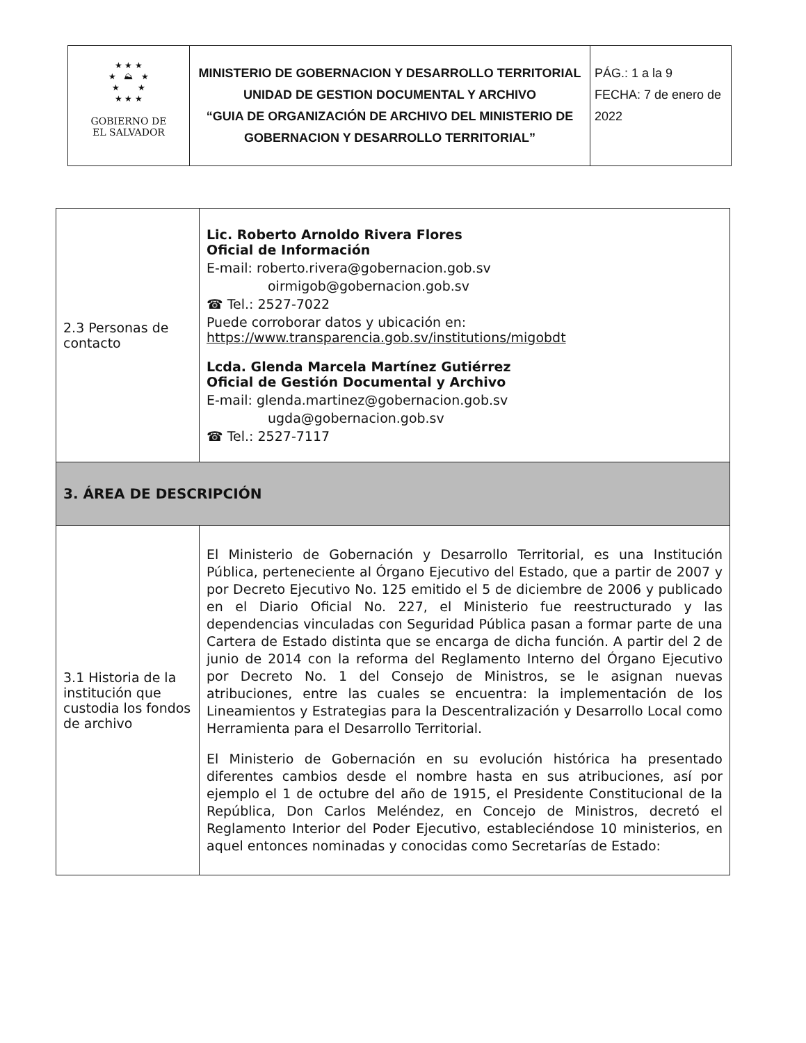| ★ ★ ★ ★ ⛰ ★ ★ ★ ★ ★ ★ GOBIERNO DE EL SALVADOR | MINISTERIO DE GOBERNACION Y DESARROLLO TERRITORIAL UNIDAD DE GESTION DOCUMENTAL Y ARCHIVO “GUIA DE ORGANIZACIÓN DE ARCHIVO DEL MINISTERIO DE GOBERNACION Y DESARROLLO TERRITORIAL” | PÁG.: 1 a la 9 FECHA: 7 de enero de 2022 |
| 2.3 Personas de contacto | Lic. Roberto Arnoldo Rivera Flores Oficial de Información E-mail: roberto.rivera@gobernacion.gob.sv oirmigob@gobernacion.gob.sv ☎ Tel.: 2527-7022 Puede corroborar datos y ubicación en: https://www.transparencia.gob.sv/institutions/migobdt Lcda. Glenda Marcela Martínez Gutiérrez Oficial de Gestión Documental y Archivo E-mail: glenda.martinez@gobernacion.gob.sv ugda@gobernacion.gob.sv ☎ Tel.: 2527-7117 |
| 3. ÁREA DE DESCRIPCIÓN | |
| 3.1 Historia de la institución que custodia los fondos de archivo | El Ministerio de Gobernación y Desarrollo Territorial, es una Institución Pública, perteneciente al Órgano Ejecutivo del Estado, que a partir de 2007 y por Decreto Ejecutivo No. 125 emitido el 5 de diciembre de 2006 y publicado en el Diario Oficial No. 227, el Ministerio fue reestructurado y las dependencias vinculadas con Seguridad Pública pasan a formar parte de una Cartera de Estado distinta que se encarga de dicha función. A partir del 2 de junio de 2014 con la reforma del Reglamento Interno del Órgano Ejecutivo por Decreto No. 1 del Consejo de Ministros, se le asignan nuevas atribuciones, entre las cuales se encuentra: la implementación de los Lineamientos y Estrategias para la Descentralización y Desarrollo Local como Herramienta para el Desarrollo Territorial. El Ministerio de Gobernación en su evolución histórica ha presentado diferentes cambios desde el nombre hasta en sus atribuciones, así por ejemplo el 1 de octubre del año de 1915, el Presidente Constitucional de la República, Don Carlos Meléndez, en Concejo de Ministros, decretó el Reglamento Interior del Poder Ejecutivo, estableciéndose 10 ministerios, en aquel entonces nominadas y conocidas como Secretarías de Estado: |